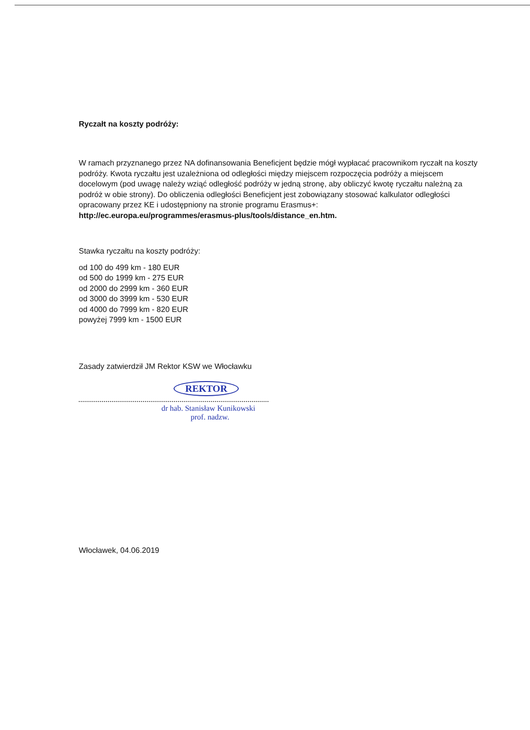Ryczałt na koszty podróży:
W ramach przyznanego przez NA dofinansowania Beneficjent będzie mógł wypłacać pracownikom ryczałt na koszty podróży. Kwota ryczałtu jest uzależniona od odległości między miejscem rozpoczęcia podróży a miejscem docelowym (pod uwagę należy wziąć odległość podróży w jedną stronę, aby obliczyć kwotę ryczałtu należną za podróż w obie strony). Do obliczenia odległości Beneficjent jest zobowiązany stosować kalkulator odległości opracowany przez KE i udostępniony na stronie programu Erasmus+:
http://ec.europa.eu/programmes/erasmus-plus/tools/distance_en.htm.
Stawka ryczałtu na koszty podróży:
od 100 do 499 km - 180 EUR
od 500 do 1999 km - 275 EUR
od 2000 do 2999 km - 360 EUR
od 3000 do 3999 km - 530 EUR
od 4000 do 7999 km - 820 EUR
powyżej 7999 km - 1500 EUR
Zasady zatwierdził JM Rektor KSW we Włocławku
REKTOR
dr hab. Stanisław Kunikowski
prof. nadzw.
Włocławek, 04.06.2019